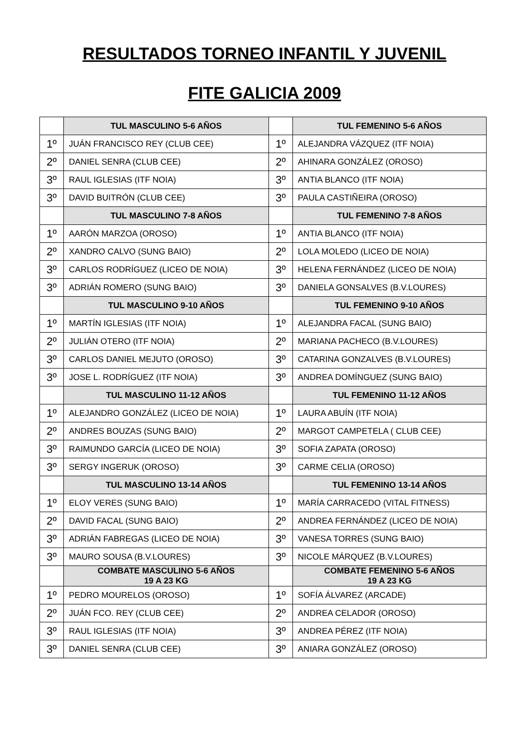RESULTADOS TORNEO INFANTIL Y JUVENIL
FITE GALICIA 2009
| | TUL MASCULINO 5-6 AÑOS | | TUL FEMENINO 5-6 AÑOS |
| 1º | JUÁN FRANCISCO REY (CLUB CEE) | 1º | ALEJANDRA VÁZQUEZ (ITF NOIA) |
| 2º | DANIEL SENRA (CLUB CEE) | 2º | AHINARA GONZÁLEZ (OROSO) |
| 3º | RAUL IGLESIAS (ITF NOIA) | 3º | ANTIA BLANCO (ITF NOIA) |
| 3º | DAVID BUITRÓN (CLUB CEE) | 3º | PAULA CASTIÑEIRA (OROSO) |
| | TUL MASCULINO 7-8 AÑOS | | TUL FEMENINO 7-8 AÑOS |
| 1º | AARÓN MARZOA (OROSO) | 1º | ANTIA BLANCO (ITF NOIA) |
| 2º | XANDRO CALVO (SUNG BAIO) | 2º | LOLA MOLEDO (LICEO DE NOIA) |
| 3º | CARLOS RODRÍGUEZ (LICEO DE NOIA) | 3º | HELENA FERNÁNDEZ (LICEO DE NOIA) |
| 3º | ADRIÁN ROMERO (SUNG BAIO) | 3º | DANIELA GONSALVES (B.V.LOURES) |
| | TUL MASCULINO 9-10 AÑOS | | TUL FEMENINO 9-10 AÑOS |
| 1º | MARTÍN IGLESIAS (ITF NOIA) | 1º | ALEJANDRA FACAL (SUNG BAIO) |
| 2º | JULIÁN OTERO (ITF NOIA) | 2º | MARIANA PACHECO (B.V.LOURES) |
| 3º | CARLOS DANIEL MEJUTO (OROSO) | 3º | CATARINA GONZALVES (B.V.LOURES) |
| 3º | JOSE L. RODRÍGUEZ (ITF NOIA) | 3º | ANDREA DOMÍNGUEZ (SUNG BAIO) |
| | TUL MASCULINO 11-12 AÑOS | | TUL FEMENINO 11-12 AÑOS |
| 1º | ALEJANDRO GONZÁLEZ (LICEO DE NOIA) | 1º | LAURA ABUÍN (ITF NOIA) |
| 2º | ANDRES BOUZAS (SUNG BAIO) | 2º | MARGOT CAMPETELA ( CLUB CEE) |
| 3º | RAIMUNDO GARCÍA (LICEO DE NOIA) | 3º | SOFIA ZAPATA (OROSO) |
| 3º | SERGY INGERUK (OROSO) | 3º | CARME CELIA (OROSO) |
| | TUL MASCULINO 13-14 AÑOS | | TUL FEMENINO 13-14 AÑOS |
| 1º | ELOY VERES (SUNG BAIO) | 1º | MARÍA CARRACEDO (VITAL FITNESS) |
| 2º | DAVID FACAL (SUNG BAIO) | 2º | ANDREA FERNÁNDEZ (LICEO DE NOIA) |
| 3º | ADRIÁN FABREGAS (LICEO DE NOIA) | 3º | VANESA TORRES (SUNG BAIO) |
| 3º | MAURO SOUSA (B.V.LOURES) | 3º | NICOLE MÁRQUEZ (B.V.LOURES) |
| | COMBATE MASCULINO 5-6 AÑOS 19 A 23 KG | | COMBATE FEMENINO 5-6 AÑOS 19 A 23 KG |
| 1º | PEDRO MOURELOS (OROSO) | 1º | SOFÍA ÁLVAREZ (ARCADE) |
| 2º | JUÁN FCO. REY (CLUB CEE) | 2º | ANDREA CELADOR (OROSO) |
| 3º | RAUL IGLESIAS (ITF NOIA) | 3º | ANDREA PÉREZ (ITF NOIA) |
| 3º | DANIEL SENRA (CLUB CEE) | 3º | ANIARA GONZÁLEZ (OROSO) |